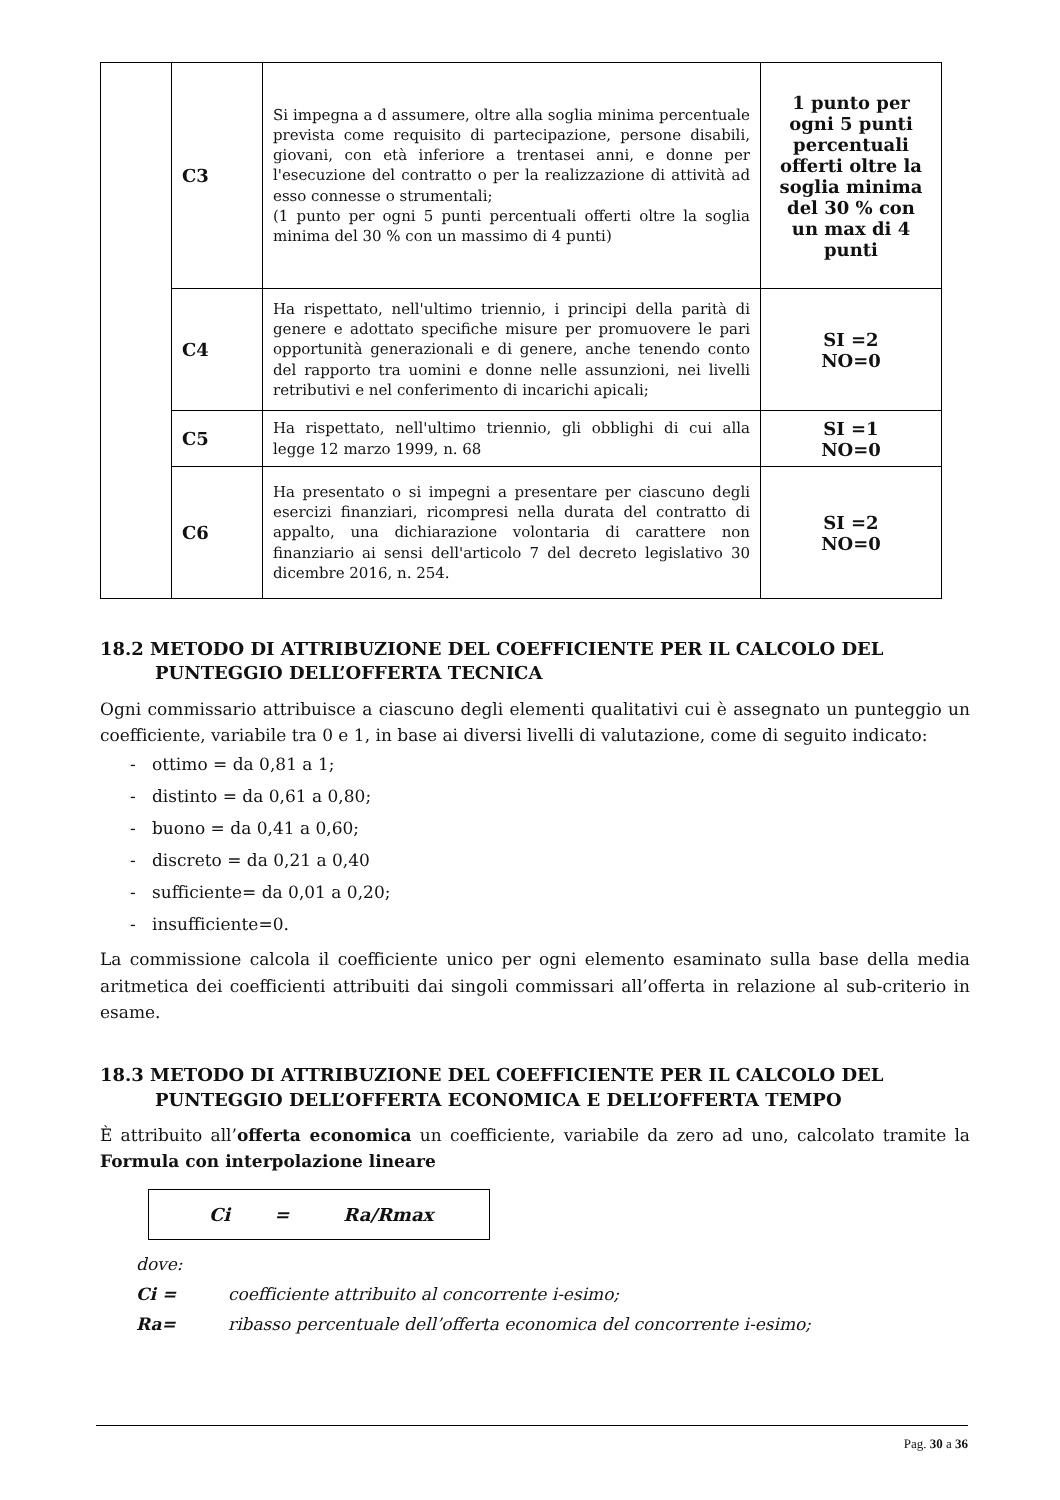| | C3 | Si impegna a d assumere, oltre alla soglia minima percentuale prevista come requisito di partecipazione, persone disabili, giovani, con età inferiore a trentasei anni, e donne per l'esecuzione del contratto o per la realizzazione di attività ad esso connesse o strumentali; (1 punto per ogni 5 punti percentuali offerti oltre la soglia minima del 30 % con un massimo di 4 punti) | 1 punto per ogni 5 punti percentuali offerti oltre la soglia minima del 30 % con un max di 4 punti |
| | C4 | Ha rispettato, nell'ultimo triennio, i principi della parità di genere e adottato specifiche misure per promuovere le pari opportunità generazionali e di genere, anche tenendo conto del rapporto tra uomini e donne nelle assunzioni, nei livelli retributivi e nel conferimento di incarichi apicali; | SI =2 NO=0 |
| | C5 | Ha rispettato, nell'ultimo triennio, gli obblighi di cui alla legge 12 marzo 1999, n. 68 | SI =1 NO=0 |
| | C6 | Ha presentato o si impegni a presentare per ciascuno degli esercizi finanziari, ricompresi nella durata del contratto di appalto, una dichiarazione volontaria di carattere non finanziario ai sensi dell'articolo 7 del decreto legislativo 30 dicembre 2016, n. 254. | SI =2 NO=0 |
18.2 METODO DI ATTRIBUZIONE DEL COEFFICIENTE PER IL CALCOLO DEL PUNTEGGIO DELL’OFFERTA TECNICA
Ogni commissario attribuisce a ciascuno degli elementi qualitativi cui è assegnato un punteggio un coefficiente, variabile tra 0 e 1, in base ai diversi livelli di valutazione, come di seguito indicato:
- ottimo = da 0,81 a 1;
- distinto = da 0,61 a 0,80;
- buono = da 0,41 a 0,60;
- discreto = da 0,21 a 0,40
- sufficiente= da 0,01 a 0,20;
- insufficiente=0.
La commissione calcola il coefficiente unico per ogni elemento esaminato sulla base della media aritmetica dei coefficienti attribuiti dai singoli commissari all’offerta in relazione al sub-criterio in esame.
18.3 METODO DI ATTRIBUZIONE DEL COEFFICIENTE PER IL CALCOLO DEL PUNTEGGIO DELL’OFFERTA ECONOMICA E DELL’OFFERTA TEMPO
È attribuito all’offerta economica un coefficiente, variabile da zero ad uno, calcolato tramite la Formula con interpolazione lineare
Ci = Ra/Rmax
dove:
Ci = coefficiente attribuito al concorrente i-esimo;
Ra= ribasso percentuale dell’offerta economica del concorrente i-esimo;
Pag. 30 a 36